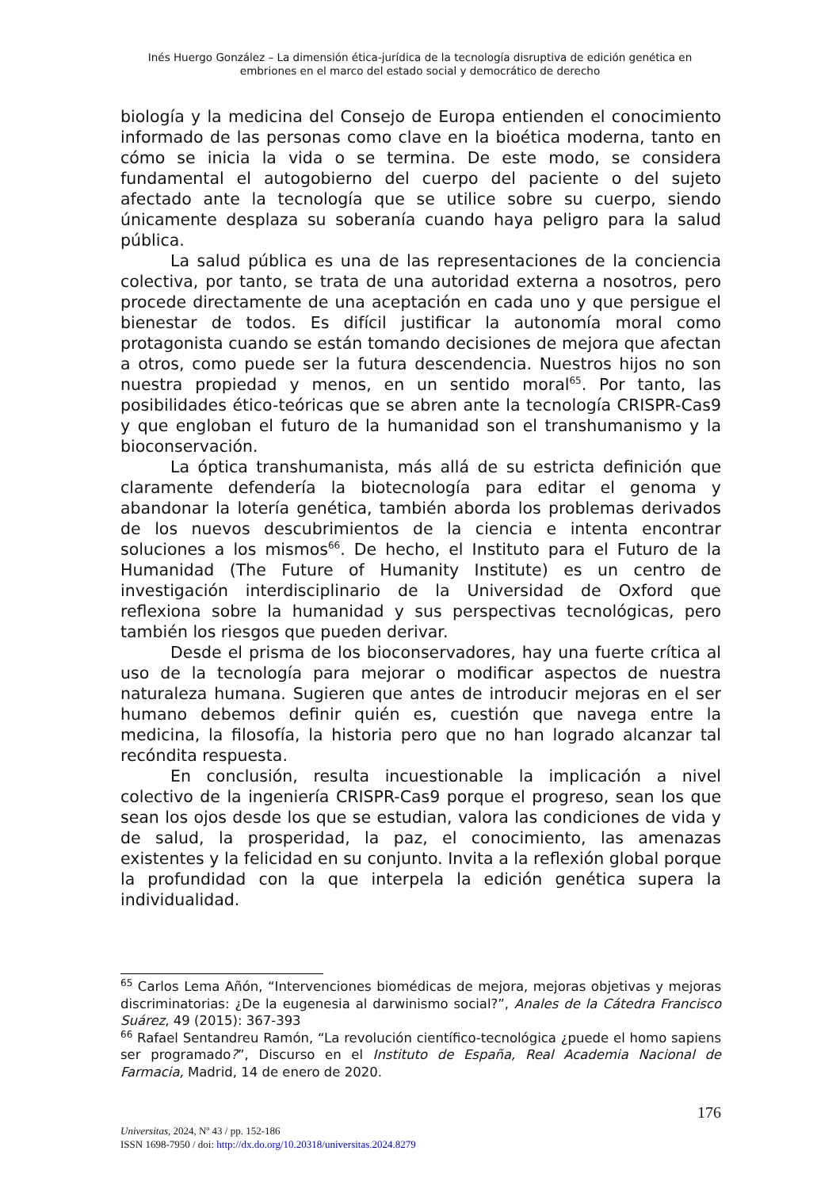Inés Huergo González – La dimensión ética-jurídica de la tecnología disruptiva de edición genética en embriones en el marco del estado social y democrático de derecho
biología y la medicina del Consejo de Europa entienden el conocimiento informado de las personas como clave en la bioética moderna, tanto en cómo se inicia la vida o se termina. De este modo, se considera fundamental el autogobierno del cuerpo del paciente o del sujeto afectado ante la tecnología que se utilice sobre su cuerpo, siendo únicamente desplaza su soberanía cuando haya peligro para la salud pública.
La salud pública es una de las representaciones de la conciencia colectiva, por tanto, se trata de una autoridad externa a nosotros, pero procede directamente de una aceptación en cada uno y que persigue el bienestar de todos. Es difícil justificar la autonomía moral como protagonista cuando se están tomando decisiones de mejora que afectan a otros, como puede ser la futura descendencia. Nuestros hijos no son nuestra propiedad y menos, en un sentido moral<sup>65</sup>. Por tanto, las posibilidades ético-teóricas que se abren ante la tecnología CRISPR-Cas9 y que engloban el futuro de la humanidad son el transhumanismo y la bioconservación.
La óptica transhumanista, más allá de su estricta definición que claramente defendería la biotecnología para editar el genoma y abandonar la lotería genética, también aborda los problemas derivados de los nuevos descubrimientos de la ciencia e intenta encontrar soluciones a los mismos<sup>66</sup>. De hecho, el Instituto para el Futuro de la Humanidad (The Future of Humanity Institute) es un centro de investigación interdisciplinario de la Universidad de Oxford que reflexiona sobre la humanidad y sus perspectivas tecnológicas, pero también los riesgos que pueden derivar.
Desde el prisma de los bioconservadores, hay una fuerte crítica al uso de la tecnología para mejorar o modificar aspectos de nuestra naturaleza humana. Sugieren que antes de introducir mejoras en el ser humano debemos definir quién es, cuestión que navega entre la medicina, la filosofía, la historia pero que no han logrado alcanzar tal recóndita respuesta.
En conclusión, resulta incuestionable la implicación a nivel colectivo de la ingeniería CRISPR-Cas9 porque el progreso, sean los que sean los ojos desde los que se estudian, valora las condiciones de vida y de salud, la prosperidad, la paz, el conocimiento, las amenazas existentes y la felicidad en su conjunto. Invita a la reflexión global porque la profundidad con la que interpela la edición genética supera la individualidad.
<sup>65</sup> Carlos Lema Añón, “Intervenciones biomédicas de mejora, mejoras objetivas y mejoras discriminatorias: ¿De la eugenesia al darwinismo social?”, Anales de la Cátedra Francisco Suárez, 49 (2015): 367-393
<sup>66</sup> Rafael Sentandreu Ramón, “La revolución científico-tecnológica ¿puede el homo sapiens ser programado?”, Discurso en el Instituto de España, Real Academia Nacional de Farmacia, Madrid, 14 de enero de 2020.
176
Universitas, 2024, Nº 43 / pp. 152-186
ISSN 1698-7950 / doi: http://dx.do.org/10.20318/universitas.2024.8279